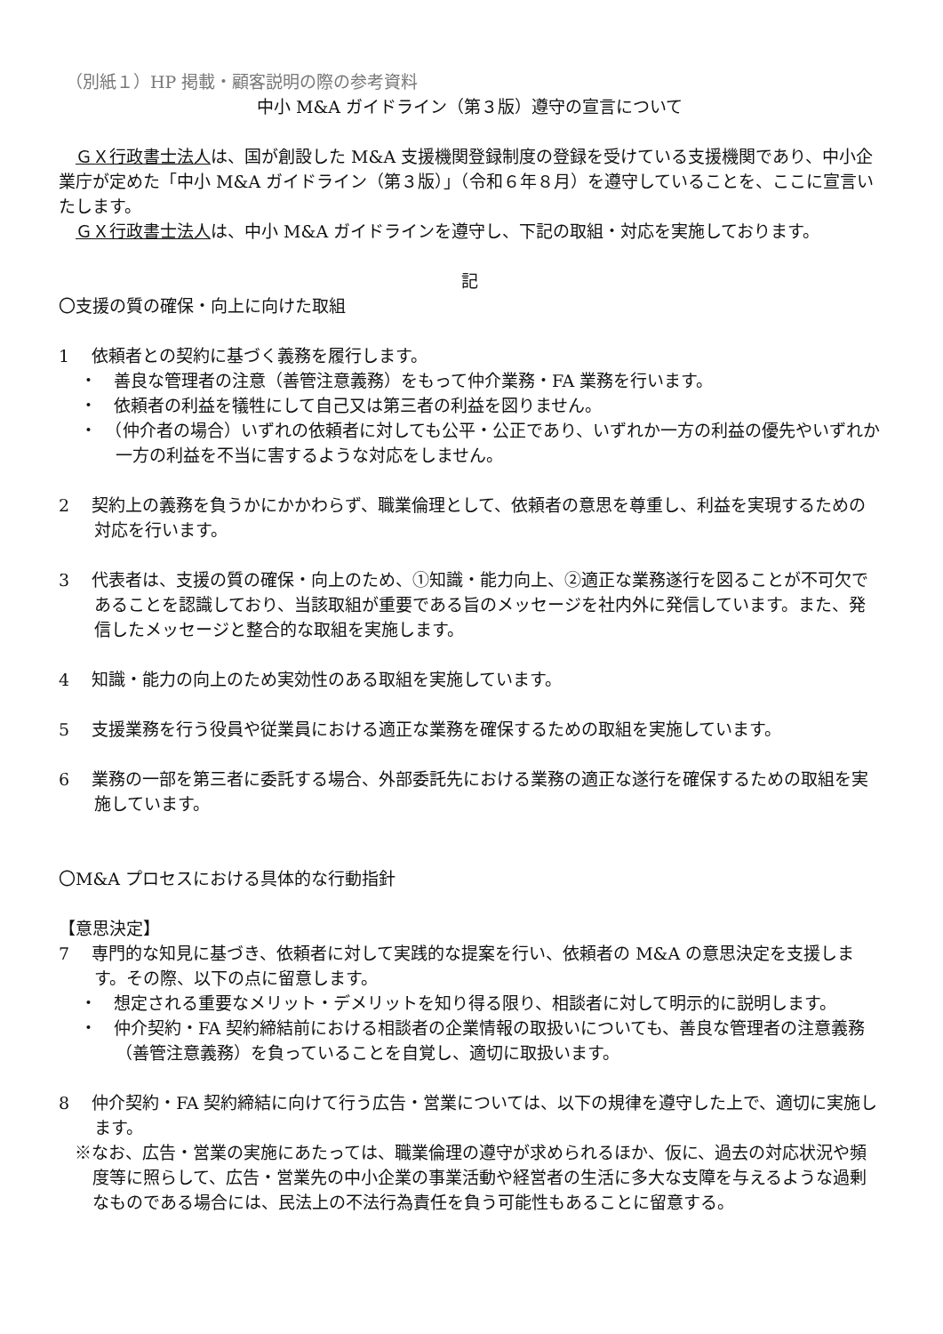（別紙１）HP 掲載・顧客説明の際の参考資料
中小 M&A ガイドライン（第３版）遵守の宣言について
　ＧＸ行政書士法人は、国が創設した M&A 支援機関登録制度の登録を受けている支援機関であり、中小企業庁が定めた「中小 M&A ガイドライン（第３版）」（令和６年８月）を遵守していることを、ここに宣言いたします。
　ＧＸ行政書士法人は、中小 M&A ガイドラインを遵守し、下記の取組・対応を実施しております。
記
〇支援の質の確保・向上に向けた取組
1　 依頼者との契約に基づく義務を履行します。
・　善良な管理者の注意（善管注意義務）をもって仲介業務・FA 業務を行います。
・　依頼者の利益を犠牲にして自己又は第三者の利益を図りません。
・　（仲介者の場合）いずれの依頼者に対しても公平・公正であり、いずれか一方の利益の優先やいずれか一方の利益を不当に害するような対応をしません。
2　 契約上の義務を負うかにかかわらず、職業倫理として、依頼者の意思を尊重し、利益を実現するための対応を行います。
3　 代表者は、支援の質の確保・向上のため、①知識・能力向上、②適正な業務遂行を図ることが不可欠であることを認識しており、当該取組が重要である旨のメッセージを社内外に発信しています。また、発信したメッセージと整合的な取組を実施します。
4　 知識・能力の向上のため実効性のある取組を実施しています。
5　 支援業務を行う役員や従業員における適正な業務を確保するための取組を実施しています。
6　 業務の一部を第三者に委託する場合、外部委託先における業務の適正な遂行を確保するための取組を実施しています。
〇M&A プロセスにおける具体的な行動指針
【意思決定】
7　 専門的な知見に基づき、依頼者に対して実践的な提案を行い、依頼者の M&A の意思決定を支援します。その際、以下の点に留意します。
・　想定される重要なメリット・デメリットを知り得る限り、相談者に対して明示的に説明します。
・　仲介契約・FA 契約締結前における相談者の企業情報の取扱いについても、善良な管理者の注意義務（善管注意義務）を負っていることを自覚し、適切に取扱います。
8　 仲介契約・FA 契約締結に向けて行う広告・営業については、以下の規律を遵守した上で、適切に実施します。
※なお、広告・営業の実施にあたっては、職業倫理の遵守が求められるほか、仮に、過去の対応状況や頻度等に照らして、広告・営業先の中小企業の事業活動や経営者の生活に多大な支障を与えるような過剰なものである場合には、民法上の不法行為責任を負う可能性もあることに留意する。